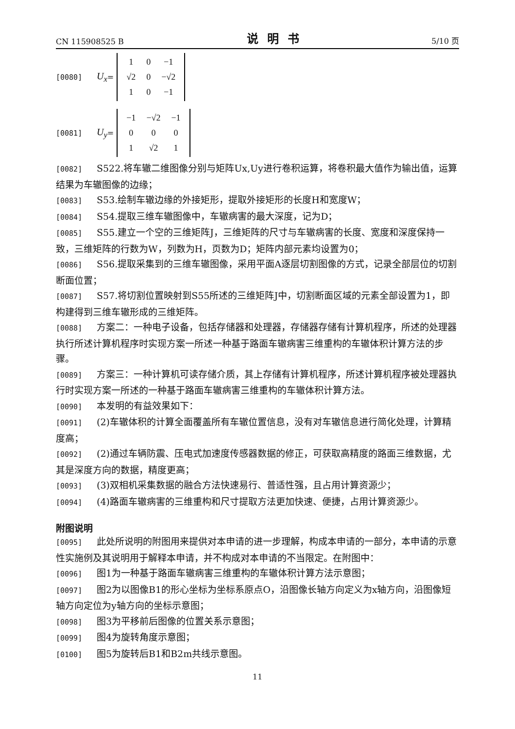CN 115908525 B 说明书 5/10 页
[0080] U<sub>x</sub> =
| 1 | 0 | −1 |
| √2 | 0 | −√2 |
| 1 | 0 | −1 |
[0081] U<sub>y</sub> =
| −1 | −√2 | −1 |
| 0 | 0 | 0 |
| 1 | √2 | 1 |
[0082] S522.将车辙二维图像分别与矩阵Ux,Uy进行卷积运算，将卷积最大值作为输出值，运算结果为车辙图像的边缘；
[0083] S53.绘制车辙边缘的外接矩形，提取外接矩形的长度H和宽度W；
[0084] S54.提取三维车辙图像中，车辙病害的最大深度，记为D；
[0085] S55.建立一个空的三维矩阵J，三维矩阵的尺寸与车辙病害的长度、宽度和深度保持一致，三维矩阵的行数为W，列数为H，页数为D；矩阵内部元素均设置为0；
[0086] S56.提取采集到的三维车辙图像，采用平面A逐层切割图像的方式，记录全部层位的切割断面位置；
[0087] S57.将切割位置映射到S55所述的三维矩阵J中，切割断面区域的元素全部设置为1，即构建得到三维车辙形成的三维矩阵。
[0088] 方案二：一种电子设备，包括存储器和处理器，存储器存储有计算机程序，所述的处理器执行所述计算机程序时实现方案一所述一种基于路面车辙病害三维重构的车辙体积计算方法的步骤。
[0089] 方案三：一种计算机可读存储介质，其上存储有计算机程序，所述计算机程序被处理器执行时实现方案一所述的一种基于路面车辙病害三维重构的车辙体积计算方法。
[0090] 本发明的有益效果如下：
[0091] (2)车辙体积的计算全面覆盖所有车辙位置信息，没有对车辙信息进行简化处理，计算精度高；
[0092] (2)通过车辆防震、压电式加速度传感器数据的修正，可获取高精度的路面三维数据，尤其是深度方向的数据，精度更高；
[0093] (3)双相机采集数据的融合方法快速易行、普适性强，且占用计算资源少；
[0094] (4)路面车辙病害的三维重构和尺寸提取方法更加快速、便捷，占用计算资源少。
附图说明
[0095] 此处所说明的附图用来提供对本申请的进一步理解，构成本申请的一部分，本申请的示意性实施例及其说明用于解释本申请，并不构成对本申请的不当限定。在附图中：
[0096] 图1为一种基于路面车辙病害三维重构的车辙体积计算方法示意图；
[0097] 图2为以图像B1的形心坐标为坐标系原点O，沿图像长轴方向定义为x轴方向，沿图像短轴方向定位为y轴方向的坐标示意图；
[0098] 图3为平移前后图像的位置关系示意图；
[0099] 图4为旋转角度示意图；
[0100] 图5为旋转后B1和B2m共线示意图。
11